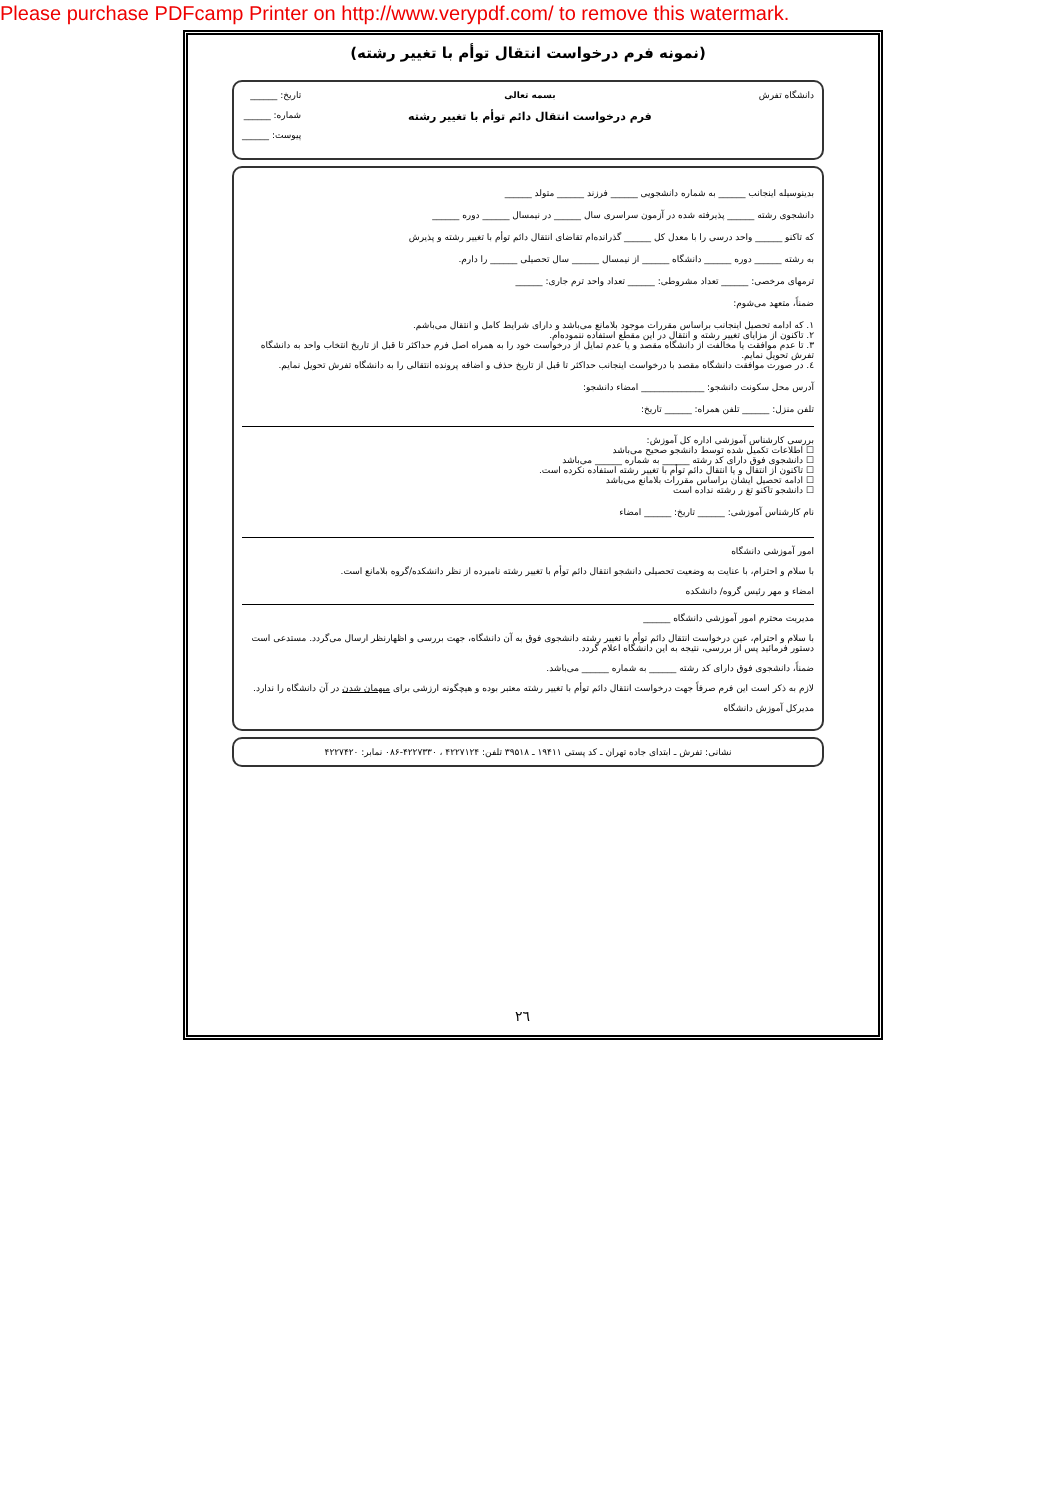Please purchase PDFcamp Printer on http://www.verypdf.com/ to remove this watermark.
(نمونه فرم درخواست انتقال توأم با تغییر رشته)
دانشگاه تفرش بسمه تعالی
فرم درخواست انتقال دائم توأم با تغییر رشته
تاریخ: ______
شماره: ______
پیوست: ______
بدینوسیله اینجانب ______ به شماره دانشجویی ______ فرزند ______ متولد ______
دانشجوی رشته ______ پذیرفته شده در آزمون سراسری سال ______ در نیمسال ______ دوره ______
که تاکنو ______ واحد درسی را با معدل کل ______ گذرانده‌ام تقاضای انتقال دائم توأم با تغییر رشته و پذیرش
به رشته ______ دوره ______ دانشگاه ______ از نیمسال ______ سال تحصیلی ______ را دارم.
ترمهای مرخصی: ______ تعداد مشروطی: ______ تعداد واحد ترم جاری: ______
ضمناً، متعهد می‌شوم:
١. که ادامه تحصیل اینجانب براساس مقررات موجود بلامانع می‌باشد و دارای شرایط کامل و انتقال می‌باشم.
٢. تاکنون از مزایای تغییر رشته و انتقال در این مقطع استفاده ننموده‌ام.
٣. تا عدم موافقت یا مخالفت از دانشگاه مقصد و یا عدم تمایل از درخواست خود را به همراه اصل فرم حداکثر تا قبل از تاریخ انتخاب واحد به دانشگاه تفرش تحویل نمایم.
٤. در صورت موافقت دانشگاه مقصد با درخواست اینجانب حداکثر تا قبل از تاریخ حذف و اضافه پرونده انتقالی را به دانشگاه تفرش تحویل نمایم.
آدرس محل سکونت دانشجو: ______________ امضاء دانشجو:
تلفن منزل: ______ تلفن همراه: ______ تاریخ:
بررسی کارشناس آموزشی اداره کل آموزش:
☐ اطلاعات تکمیل شده توسط دانشجو صحیح می‌باشد
☐ دانشجوی فوق دارای کد رشته ______ به شماره ______ می‌باشد
☐ تاکنون از انتقال و یا انتقال دائم توأم با تغییر رشته استفاده نکرده است.
☐ ادامه تحصیل ایشان براساس مقررات بلامانع می‌باشد
☐ دانشجو تاکنو تغ ر رشته نداده است
نام کارشناس آموزشی: ______ تاریخ: ______ امضاء
امور آموزشی دانشگاه
با سلام و احترام، با عنایت به وضعیت تحصیلی دانشجو انتقال دائم توأم با تغییر رشته نامبرده از نظر دانشکده/گروه بلامانع است.
امضاء و مهر رئیس گروه/ دانشکده
مدیریت محترم امور آموزشی دانشگاه ______
با سلام و احترام، عین درخواست انتقال دائم توأم با تغییر رشته دانشجوی فوق به آن دانشگاه، جهت بررسی و اظهارنظر ارسال می‌گردد. مستدعی است دستور فرمائید پس از بررسی، نتیجه به این دانشگاه اعلام گردد.
ضمناً، دانشجوی فوق دارای کد رشته ______ به شماره ______ می‌باشد.
لازم به ذکر است این فرم صرفاً جهت درخواست انتقال دائم توأم با تغییر رشته معتبر بوده و هیچگونه ارزشی برای میهمان شدن در آن دانشگاه را ندارد.
مدیرکل آموزش دانشگاه
نشانی: تفرش ـ ابتدای جاده تهران ـ کد پستی ۱۹۴۱۱ ـ ۳۹۵۱۸ تلفن: ۴۲۲۷۱۲۴ ، ۴۲۲۷۳۳۰-۰۸۶ نمابر: ۴۲۲۷۴۲۰
٢٦